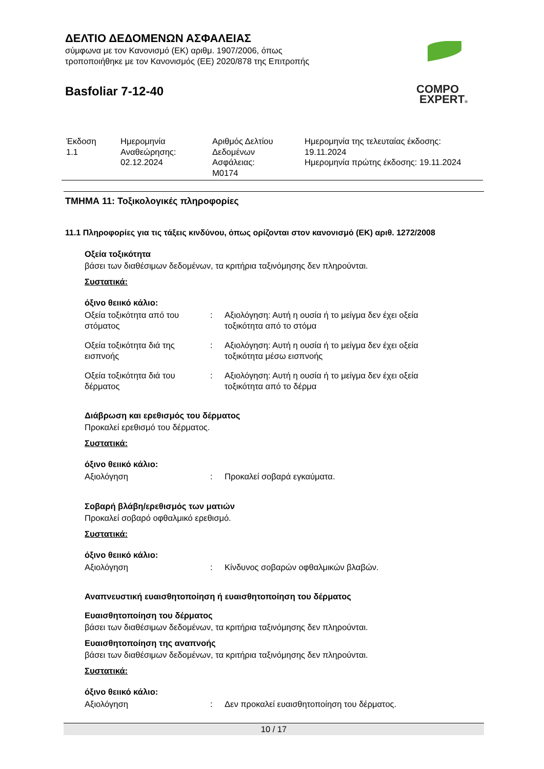ΔΕΛΤΙΟ ΔΕΔΟΜΕΝΩΝ ΑΣΦΑΛΕΙΑΣ
σύμφωνα με τον Κανονισμό (ΕΚ) αριθμ. 1907/2006, όπως
τροποποιήθηκε με τον Κανονισμός (ΕΕ) 2020/878 της Επιτροπής
Basfoliar 7-12-40
COMPO
EXPERT®
| Έκδοση 1.1 | Ημερομηνία Αναθεώρησης: 02.12.2024 | Αριθμός Δελτίου Δεδομένων Ασφάλειας: M0174 | Ημερομηνία της τελευταίας έκδοσης: 19.11.2024 Ημερομηνία πρώτης έκδοσης: 19.11.2024 |
ΤΜΗΜΑ 11: Τοξικολογικές πληροφορίες
11.1 Πληροφορίες για τις τάξεις κινδύνου, όπως ορίζονται στον κανονισμό (ΕΚ) αριθ. 1272/2008
Οξεία τοξικότητα
βάσει των διαθέσιμων δεδομένων, τα κριτήρια ταξινόμησης δεν πληρούνται.
Συστατικά:
όξινο θειικό κάλιο:
| Οξεία τοξικότητα από του στόματος | : | Αξιολόγηση: Αυτή η ουσία ή το μείγμα δεν έχει οξεία τοξικότητα από το στόμα |
| Οξεία τοξικότητα διά της εισπνοής | : | Αξιολόγηση: Αυτή η ουσία ή το μείγμα δεν έχει οξεία τοξικότητα μέσω εισπνοής |
| Οξεία τοξικότητα διά του δέρματος | : | Αξιολόγηση: Αυτή η ουσία ή το μείγμα δεν έχει οξεία τοξικότητα από το δέρμα |
Διάβρωση και ερεθισμός του δέρματος
Προκαλεί ερεθισμό του δέρματος.
Συστατικά:
όξινο θειικό κάλιο:
| Αξιολόγηση | : | Προκαλεί σοβαρά εγκαύματα. |
Σοβαρή βλάβη/ερεθισμός των ματιών
Προκαλεί σοβαρό οφθαλμικό ερεθισμό.
Συστατικά:
όξινο θειικό κάλιο:
| Αξιολόγηση | : | Κίνδυνος σοβαρών οφθαλμικών βλαβών. |
Αναπνευστική ευαισθητοποίηση ή ευαισθητοποίηση του δέρματος
Ευαισθητοποίηση του δέρματος
βάσει των διαθέσιμων δεδομένων, τα κριτήρια ταξινόμησης δεν πληρούνται.
Ευαισθητοποίηση της αναπνοής
βάσει των διαθέσιμων δεδομένων, τα κριτήρια ταξινόμησης δεν πληρούνται.
Συστατικά:
όξινο θειικό κάλιο:
| Αξιολόγηση | : | Δεν προκαλεί ευαισθητοποίηση του δέρματος. |
10 / 17